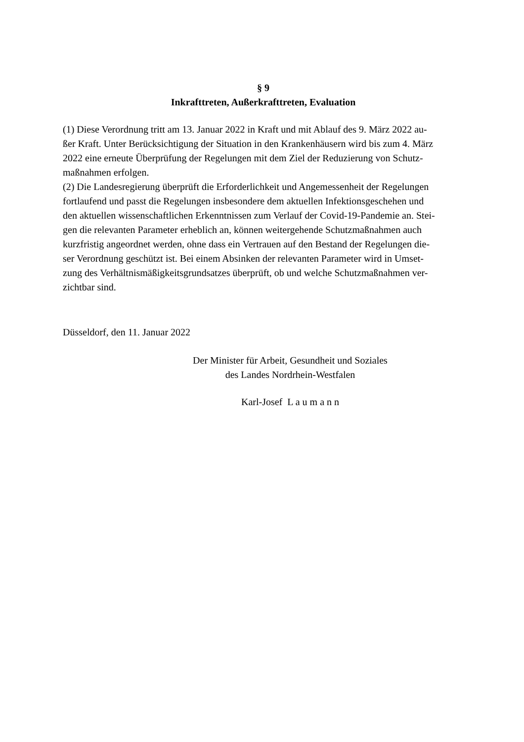§ 9
Inkrafttreten, Außerkrafttreten, Evaluation
(1) Diese Verordnung tritt am 13. Januar 2022 in Kraft und mit Ablauf des 9. März 2022 au-
ßer Kraft. Unter Berücksichtigung der Situation in den Krankenhäusern wird bis zum 4. März
2022 eine erneute Überprüfung der Regelungen mit dem Ziel der Reduzierung von Schutz-
maßnahmen erfolgen.
(2) Die Landesregierung überprüft die Erforderlichkeit und Angemessenheit der Regelungen
fortlaufend und passt die Regelungen insbesondere dem aktuellen Infektionsgeschehen und
den aktuellen wissenschaftlichen Erkenntnissen zum Verlauf der Covid-19-Pandemie an. Stei-
gen die relevanten Parameter erheblich an, können weitergehende Schutzmaßnahmen auch
kurzfristig angeordnet werden, ohne dass ein Vertrauen auf den Bestand der Regelungen die-
ser Verordnung geschützt ist. Bei einem Absinken der relevanten Parameter wird in Umset-
zung des Verhältnismäßigkeitsgrundsatzes überprüft, ob und welche Schutzmaßnahmen ver-
zichtbar sind.
Düsseldorf, den 11. Januar 2022
Der Minister für Arbeit, Gesundheit und Soziales
des Landes Nordrhein-Westfalen
Karl-Josef L a u m a n n